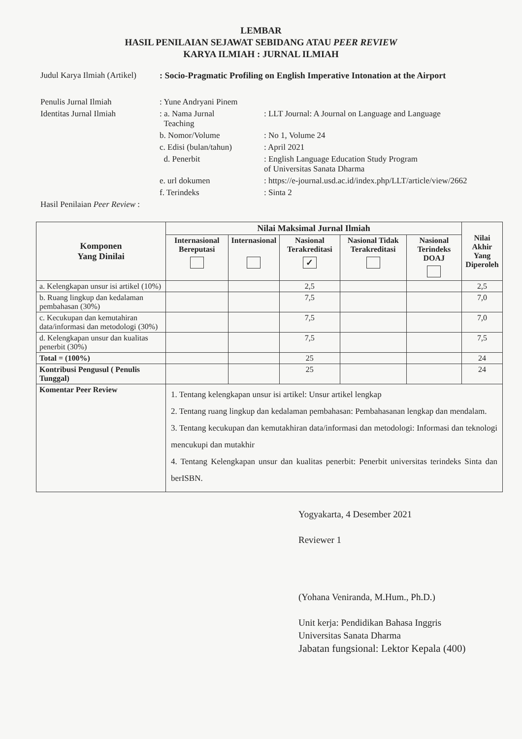LEMBAR
HASIL PENILAIAN SEJAWAT SEBIDANG ATAU PEER REVIEW
KARYA ILMIAH : JURNAL ILMIAH
| Judul Karya Ilmiah (Artikel) | : Socio-Pragmatic Profiling on English Imperative Intonation at the Airport | |
| Penulis Jurnal Ilmiah | : Yune Andryani Pinem | |
| Identitas Jurnal Ilmiah | : a. Nama Jurnal Teaching | : LLT Journal: A Journal on Language and Language |
| | b. Nomor/Volume | : No 1, Volume 24 |
| | c. Edisi (bulan/tahun) | : April 2021 |
| | d. Penerbit | : English Language Education Study Program of Universitas Sanata Dharma |
| | e. url dokumen | : https://e-journal.usd.ac.id/index.php/LLT/article/view/2662 |
| | f. Terindeks | : Sinta 2 |
| Hasil Penilaian Peer Review : | | |
| Komponen Yang Dinilai | Nilai Maksimal Jurnal Ilmiah | | | | | Nilai Akhir Yang Diperoleh |
| --- | --- | --- | --- | --- | --- | --- |
| | Internasional Bereputasi | Internasional | Nasional Terakreditasi ✓ | Nasional Tidak Terakreditasi | Nasional Terindeks DOAJ | |
| a. Kelengkapan unsur isi artikel (10%) | | | 2,5 | | | 2,5 |
| b. Ruang lingkup dan kedalaman pembahasan (30%) | | | 7,5 | | | 7,0 |
| c. Kecukupan dan kemutahiran data/informasi dan metodologi (30%) | | | 7,5 | | | 7,0 |
| d. Kelengkapan unsur dan kualitas penerbit (30%) | | | 7,5 | | | 7,5 |
| Total = (100%) | | | 25 | | | 24 |
| Kontribusi Pengusul ( Penulis Tunggal) | | | 25 | | | 24 |
| Komentar Peer Review | 1. Tentang kelengkapan unsur isi artikel: Unsur artikel lengkap 2. Tentang ruang lingkup dan kedalaman pembahasan: Pembahasanan lengkap dan mendalam. 3. Tentang kecukupan dan kemutakhiran data/informasi dan metodologi: Informasi dan teknologi mencukupi dan mutakhir 4. Tentang Kelengkapan unsur dan kualitas penerbit: Penerbit universitas terindeks Sinta dan berISBN. | | | | | |
Yogyakarta, 4 Desember 2021
Reviewer 1
(Yohana Veniranda, M.Hum., Ph.D.)
Unit kerja: Pendidikan Bahasa Inggris
Universitas Sanata Dharma
Jabatan fungsional: Lektor Kepala (400)